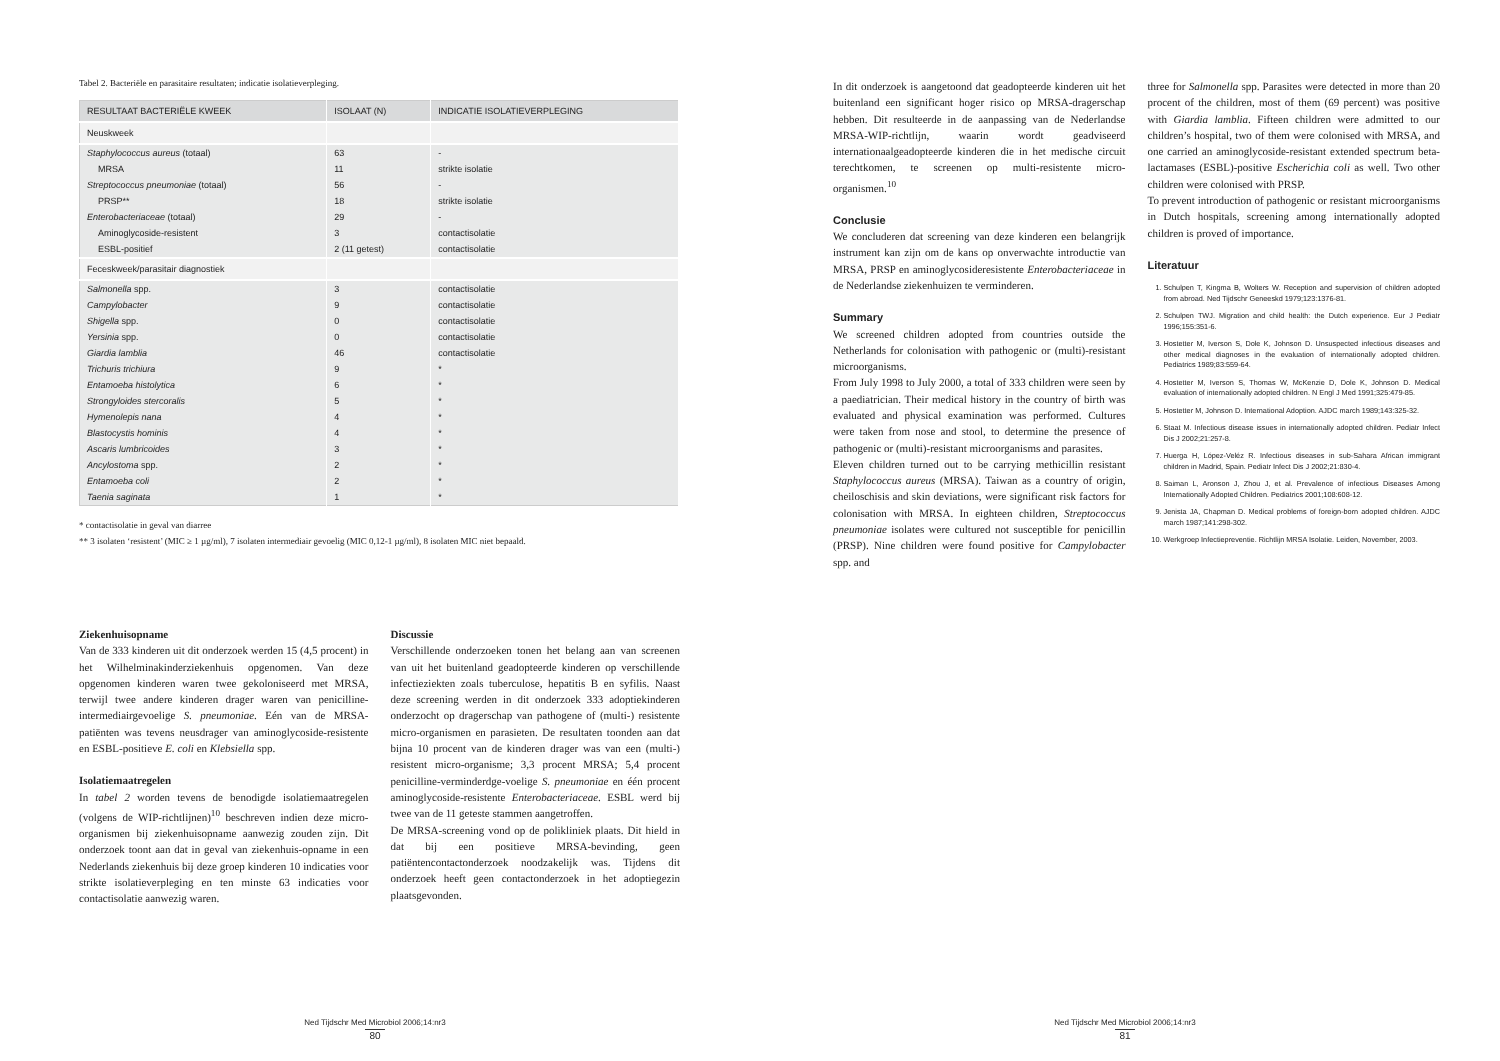Tabel 2. Bacteriële en parasitaire resultaten; indicatie isolatieverpleging.
| RESULTAAT BACTERIËLE KWEEK | ISOLAAT (N) | INDICATIE ISOLATIEVERPLEGING |
| --- | --- | --- |
| Neuskweek | | |
| Staphylococcus aureus (totaal) | 63 | - |
| MRSA | 11 | strikte isolatie |
| Streptococcus pneumoniae (totaal) | 56 | - |
| PRSP** | 18 | strikte isolatie |
| Enterobacteriaceae (totaal) | 29 | - |
| Aminoglycoside-resistent | 3 | contactisolatie |
| ESBL-positief | 2 (11 getest) | contactisolatie |
| Feceskweek/parasitair diagnostiek | | |
| Salmonella spp. | 3 | contactisolatie |
| Campylobacter | 9 | contactisolatie |
| Shigella spp. | 0 | contactisolatie |
| Yersinia spp. | 0 | contactisolatie |
| Giardia lamblia | 46 | contactisolatie |
| Trichuris trichiura | 9 | * |
| Entamoeba histolytica | 6 | * |
| Strongyloides stercoralis | 5 | * |
| Hymenolepis nana | 4 | * |
| Blastocystis hominis | 4 | * |
| Ascaris lumbricoides | 3 | * |
| Ancylostoma spp. | 2 | * |
| Entamoeba coli | 2 | * |
| Taenia saginata | 1 | * |
* contactisolatie in geval van diarree
** 3 isolaten ‘resistent’ (MIC ≥ 1 µg/ml), 7 isolaten intermediair gevoelig (MIC 0,12-1 µg/ml), 8 isolaten MIC niet bepaald.
Ziekenhuisopname
Van de 333 kinderen uit dit onderzoek werden 15 (4,5 procent) in het Wilhelminakinderziekenhuis opgenomen. Van deze opgenomen kinderen waren twee gekoloniseerd met MRSA, terwijl twee andere kinderen drager waren van penicilline- intermediairgevoelige S. pneumoniae. Eén van de MRSA-patiënten was tevens neusdrager van aminoglycoside-resistente en ESBL-positieve E. coli en Klebsiella spp.
Isolatiemaatregelen
In tabel 2 worden tevens de benodigde isolatiemaatregelen (volgens de WIP-richtlijnen)<sup>10</sup> beschreven indien deze micro-organismen bij ziekenhuisopname aanwezig zouden zijn. Dit onderzoek toont aan dat in geval van ziekenhuis-opname in een Nederlands ziekenhuis bij deze groep kinderen 10 indicaties voor strikte isolatieverpleging en ten minste 63 indicaties voor contactisolatie aanwezig waren.
Discussie
Verschillende onderzoeken tonen het belang aan van screenen van uit het buitenland geadopteerde kinderen op verschillende infectieziekten zoals tuberculose, hepatitis B en syfilis. Naast deze screening werden in dit onderzoek 333 adoptiekinderen onderzocht op dragerschap van pathogene of (multi-) resistente micro-organismen en parasieten. De resultaten toonden aan dat bijna 10 procent van de kinderen drager was van een (multi-) resistent micro-organisme; 3,3 procent MRSA; 5,4 procent penicilline-verminderdge-voelige S. pneumoniae en één procent aminoglycoside-resistente Enterobacteriaceae. ESBL werd bij twee van de 11 geteste stammen aangetroffen.
De MRSA-screening vond op de polikliniek plaats. Dit hield in dat bij een positieve MRSA-bevinding, geen patiëntencontactonderzoek noodzakelijk was. Tijdens dit onderzoek heeft geen contactonderzoek in het adoptiegezin plaatsgevonden.
Ned Tijdschr Med Microbiol 2006;14:nr3
80
In dit onderzoek is aangetoond dat geadopteerde kinderen uit het buitenland een significant hoger risico op MRSA-dragerschap hebben. Dit resulteerde in de aanpassing van de Nederlandse MRSA-WIP-richtlijn, waarin wordt geadviseerd internationaalgeadopteerde kinderen die in het medische circuit terechtkomen, te screenen op multi-resistente micro-organismen.<sup>10</sup>
Conclusie
We concluderen dat screening van deze kinderen een belangrijk instrument kan zijn om de kans op onverwachte introductie van MRSA, PRSP en aminoglycosideresistente Enterobacteriaceae in de Nederlandse ziekenhuizen te verminderen.
Summary
We screened children adopted from countries outside the Netherlands for colonisation with pathogenic or (multi)-resistant microorganisms.
From July 1998 to July 2000, a total of 333 children were seen by a paediatrician. Their medical history in the country of birth was evaluated and physical examination was performed. Cultures were taken from nose and stool, to determine the presence of pathogenic or (multi)-resistant microorganisms and parasites.
Eleven children turned out to be carrying methicillin resistant Staphylococcus aureus (MRSA). Taiwan as a country of origin, cheiloschisis and skin deviations, were significant risk factors for colonisation with MRSA. In eighteen children, Streptococcus pneumoniae isolates were cultured not susceptible for penicillin (PRSP). Nine children were found positive for Campylobacter spp. and
three for Salmonella spp. Parasites were detected in more than 20 procent of the children, most of them (69 percent) was positive with Giardia lamblia. Fifteen children were admitted to our children’s hospital, two of them were colonised with MRSA, and one carried an aminoglycoside-resistant extended spectrum beta-lactamases (ESBL)-positive Escherichia coli as well. Two other children were colonised with PRSP.
To prevent introduction of pathogenic or resistant microorganisms in Dutch hospitals, screening among internationally adopted children is proved of importance.
Literatuur
1. Schulpen T, Kingma B, Wolters W. Reception and supervision of children adopted from abroad. Ned Tijdschr Geneeskd 1979;123:1376-81.
2. Schulpen TWJ. Migration and child health: the Dutch experience. Eur J Pediatr 1996;155:351-6.
3. Hostetter M, Iverson S, Dole K, Johnson D. Unsuspected infectious diseases and other medical diagnoses in the evaluation of internationally adopted children. Pediatrics 1989;83:559-64.
4. Hostetter M, Iverson S, Thomas W, McKenzie D, Dole K, Johnson D. Medical evaluation of internationally adopted children. N Engl J Med 1991;325:479-85.
5. Hostetter M, Johnson D. International Adoption. AJDC march 1989;143:325-32.
6. Staat M. Infectious disease issues in internationally adopted children. Pediatr Infect Dis J 2002;21:257-8.
7. Huerga H, López-Veléz R. Infectious diseases in sub-Sahara African immigrant children in Madrid, Spain. Pediatr Infect Dis J 2002;21:830-4.
8. Saiman L, Aronson J, Zhou J, et al. Prevalence of infectious Diseases Among Internationally Adopted Children. Pediatrics 2001;108:608-12.
9. Jenista JA, Chapman D. Medical problems of foreign-born adopted children. AJDC march 1987;141:298-302.
10. Werkgroep Infectiepreventie. Richtlijn MRSA Isolatie. Leiden, November, 2003.
Ned Tijdschr Med Microbiol 2006;14:nr3
81